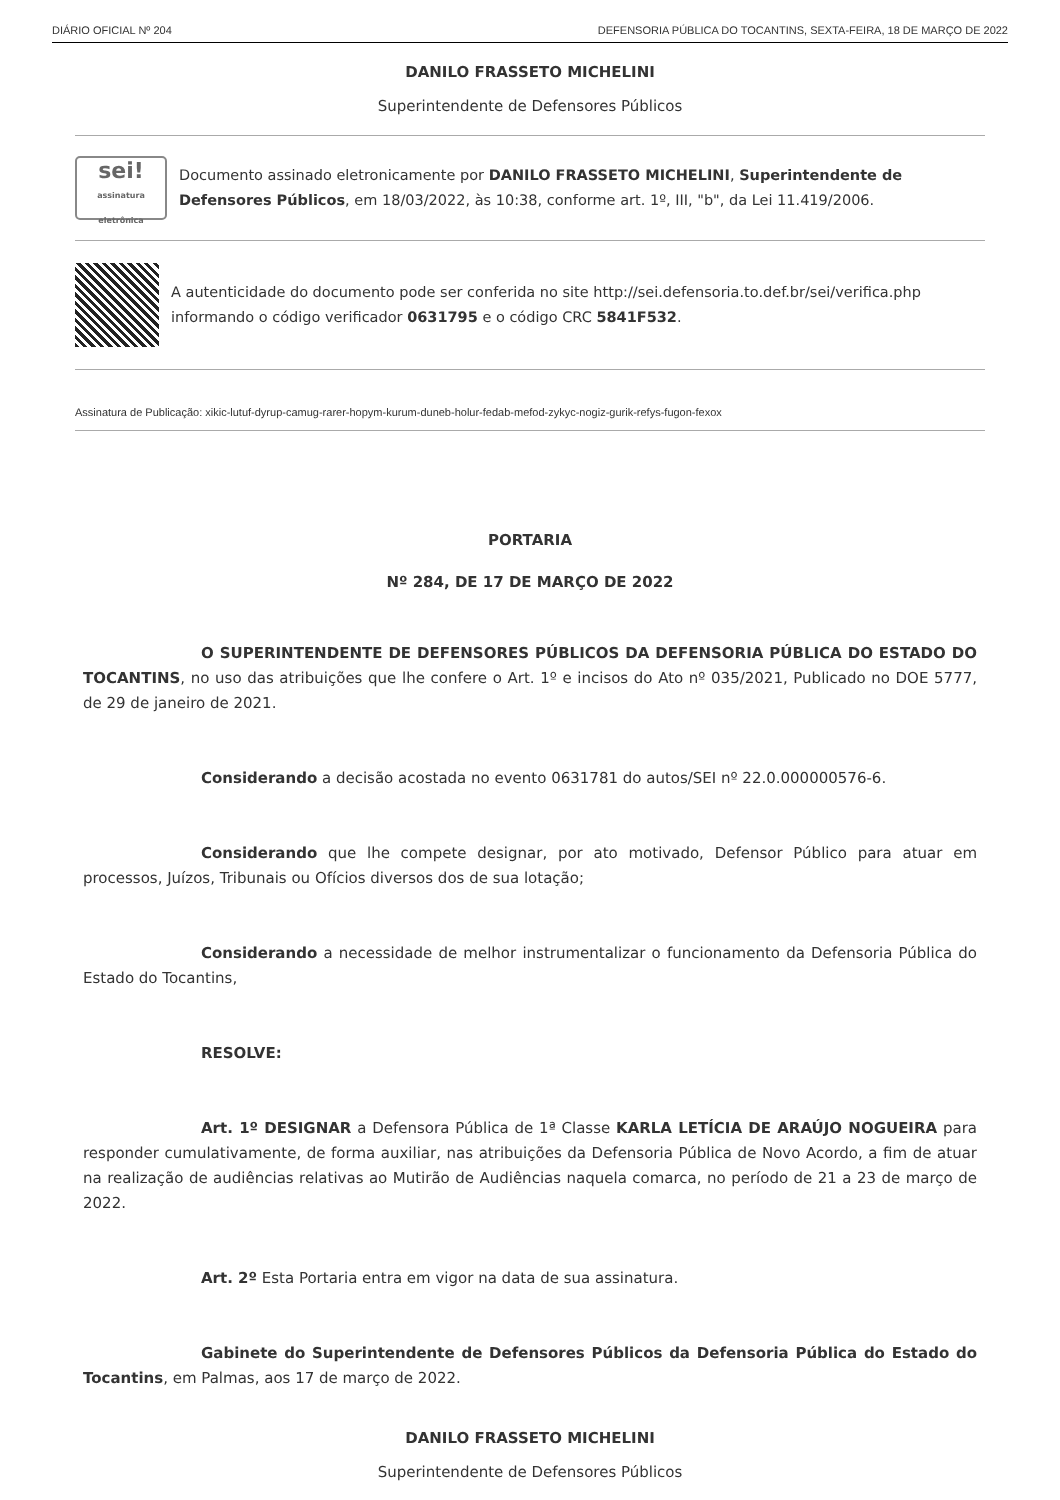DIÁRIO OFICIAL Nº 204 DEFENSORIA PÚBLICA DO TOCANTINS, SEXTA-FEIRA, 18 DE MARÇO DE 2022
DANILO FRASSETO MICHELINI
Superintendente de Defensores Públicos
sei!
assinatura eletrônica
Documento assinado eletronicamente por DANILO FRASSETO MICHELINI, Superintendente de Defensores Públicos, em 18/03/2022, às 10:38, conforme art. 1º, III, "b", da Lei 11.419/2006.
A autenticidade do documento pode ser conferida no site http://sei.defensoria.to.def.br/sei/verifica.php informando o código verificador 0631795 e o código CRC 5841F532.
Assinatura de Publicação: xikic-lutuf-dyrup-camug-rarer-hopym-kurum-duneb-holur-fedab-mefod-zykyc-nogiz-gurik-refys-fugon-fexox
PORTARIA
Nº 284, DE 17 DE MARÇO DE 2022
O SUPERINTENDENTE DE DEFENSORES PÚBLICOS DA DEFENSORIA PÚBLICA DO ESTADO DO TOCANTINS, no uso das atribuições que lhe confere o Art. 1º e incisos do Ato nº 035/2021, Publicado no DOE 5777, de 29 de janeiro de 2021.
Considerando a decisão acostada no evento 0631781 do autos/SEI nº 22.0.000000576-6.
Considerando que lhe compete designar, por ato motivado, Defensor Público para atuar em processos, Juízos, Tribunais ou Ofícios diversos dos de sua lotação;
Considerando a necessidade de melhor instrumentalizar o funcionamento da Defensoria Pública do Estado do Tocantins,
RESOLVE:
Art. 1º DESIGNAR a Defensora Pública de 1ª Classe KARLA LETÍCIA DE ARAÚJO NOGUEIRA para responder cumulativamente, de forma auxiliar, nas atribuições da Defensoria Pública de Novo Acordo, a fim de atuar na realização de audiências relativas ao Mutirão de Audiências naquela comarca, no período de 21 a 23 de março de 2022.
Art. 2º Esta Portaria entra em vigor na data de sua assinatura.
Gabinete do Superintendente de Defensores Públicos da Defensoria Pública do Estado do Tocantins, em Palmas, aos 17 de março de 2022.
DANILO FRASSETO MICHELINI
Superintendente de Defensores Públicos